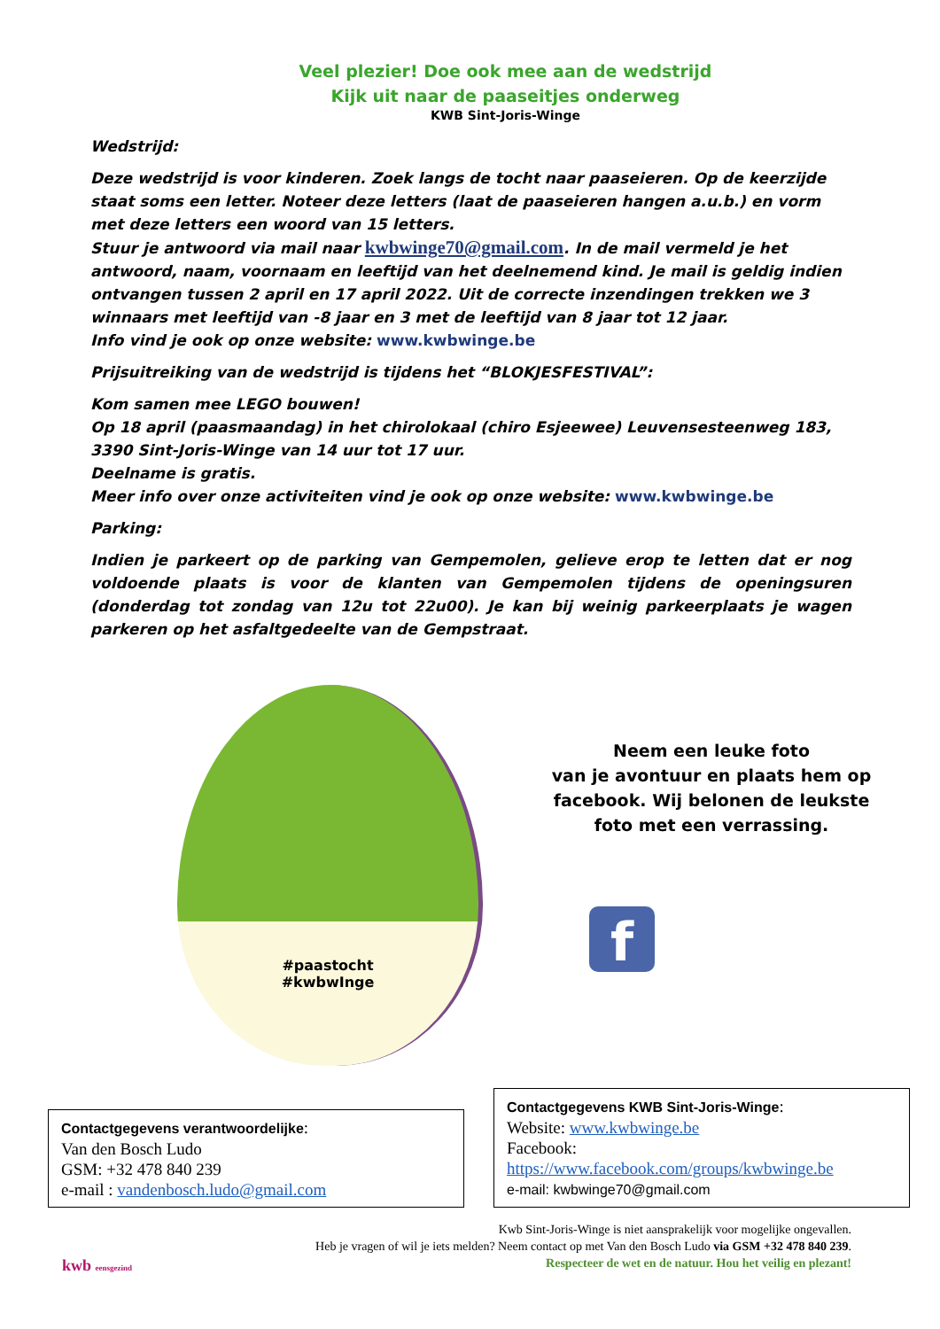Veel plezier! Doe ook mee aan de wedstrijd
Kijk uit naar de paaseitjes onderweg
KWB Sint-Joris-Winge
Wedstrijd:
Deze wedstrijd is voor kinderen. Zoek langs de tocht naar paaseieren. Op de keerzijde staat soms een letter. Noteer deze letters (laat de paaseieren hangen a.u.b.) en vorm met deze letters een woord van 15 letters.
Stuur je antwoord via mail naar kwbwinge70@gmail.com. In de mail vermeld je het antwoord, naam, voornaam en leeftijd van het deelnemend kind. Je mail is geldig indien ontvangen tussen 2 april en 17 april 2022. Uit de correcte inzendingen trekken we 3 winnaars met leeftijd van -8 jaar en 3 met de leeftijd van 8 jaar tot 12 jaar.
Info vind je ook op onze website: www.kwbwinge.be
Prijsuitreiking van de wedstrijd is tijdens het “BLOKJESFESTIVAL”:
Kom samen mee LEGO bouwen!
Op 18 april (paasmaandag) in het chirolokaal (chiro Esjeewee) Leuvensesteenweg 183, 3390 Sint-Joris-Winge van 14 uur tot 17 uur.
Deelname is gratis.
Meer info over onze activiteiten vind je ook op onze website: www.kwbwinge.be
Parking:
Indien je parkeert op de parking van Gempemolen, gelieve erop te letten dat er nog voldoende plaats is voor de klanten van Gempemolen tijdens de openingsuren (donderdag tot zondag van 12u tot 22u00). Je kan bij weinig parkeerplaats je wagen parkeren op het asfaltgedeelte van de Gempstraat.
#paastocht
#kwbwInge
Neem een leuke foto
van je avontuur en plaats hem op
facebook. Wij belonen de leukste
foto met een verrassing.
f
Contactgegevens verantwoordelijke:
Van den Bosch Ludo
GSM: +32 478 840 239
e-mail : vandenbosch.ludo@gmail.com
Contactgegevens KWB Sint-Joris-Winge:
Website: www.kwbwinge.be
Facebook:
https://www.facebook.com/groups/kwbwinge.be
e-mail: kwbwinge70@gmail.com
kwb eensgezind
Kwb Sint-Joris-Winge is niet aansprakelijk voor mogelijke ongevallen.
Heb je vragen of wil je iets melden? Neem contact op met Van den Bosch Ludo via GSM +32 478 840 239.
Respecteer de wet en de natuur. Hou het veilig en plezant!